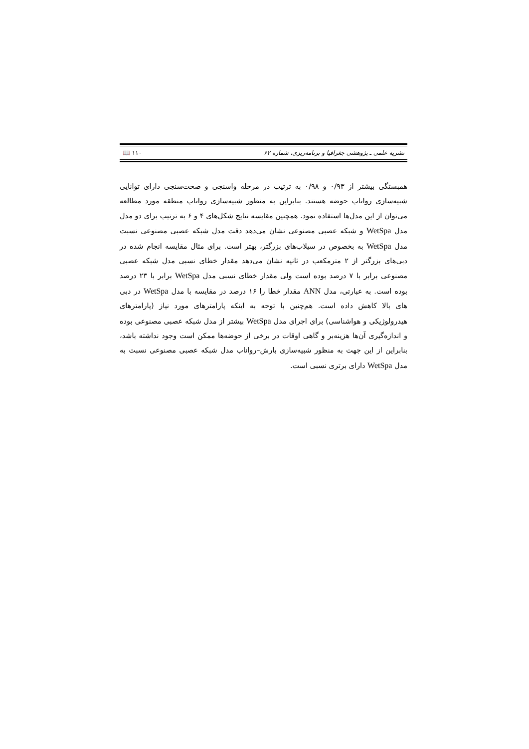📖 ۱۱۰ نشریه علمی ـ پژوهشی جغرافیا و برنامه‌ریزی، شماره ۶۲
همبستگی بیشتر از ۰/۹۳ و ۰/۹۸ به ترتیب در مرحله واسنجی و صحت‌سنجی دارای توانایی شبیه‌سازی رواناب حوضه هستند. بنابراین به منظور شبیه‌سازی رواناب منطقه مورد مطالعه می‌توان از این مدل‌ها استفاده نمود. همچنین مقایسه نتایج شکل‌های ۴ و ۶ به ترتیب برای دو مدل مدل WetSpa و شبکه عصبی مصنوعی نشان می‌دهد دقت مدل شبکه عصبی مصنوعی نسبت مدل WetSpa به بخصوص در سیلاب‌های بزرگتر، بهتر است. برای مثال مقایسه انجام شده در دبی‌های بزرگتر از ۲ مترمکعب در ثانیه نشان می‌دهد مقدار خطای نسبی مدل شبکه عصبی مصنوعی برابر با ۷ درصد بوده است ولی مقدار خطای نسبی مدل WetSpa برابر با ۲۳ درصد بوده است. به عبارتی، مدل ANN مقدار خطا را ۱۶ درصد در مقایسه با مدل WetSpa در دبی های بالا کاهش داده است. هم‌چنین با توجه به اینکه پارامترهای مورد نیاز (پارامترهای هیدرولوژیکی و هواشناسی) برای اجرای مدل WetSpa بیشتر از مدل شبکه عصبی مصنوعی بوده و اندازه‌گیری آن‌ها هزینه‌بر و گاهی اوقات در برخی از حوضه‌ها ممکن است وجود نداشته باشد، بنابراین از این جهت به منظور شبیه‌سازی بارش–رواناب مدل شبکه عصبی مصنوعی نسبت به مدل WetSpa دارای برتری نسبی است.